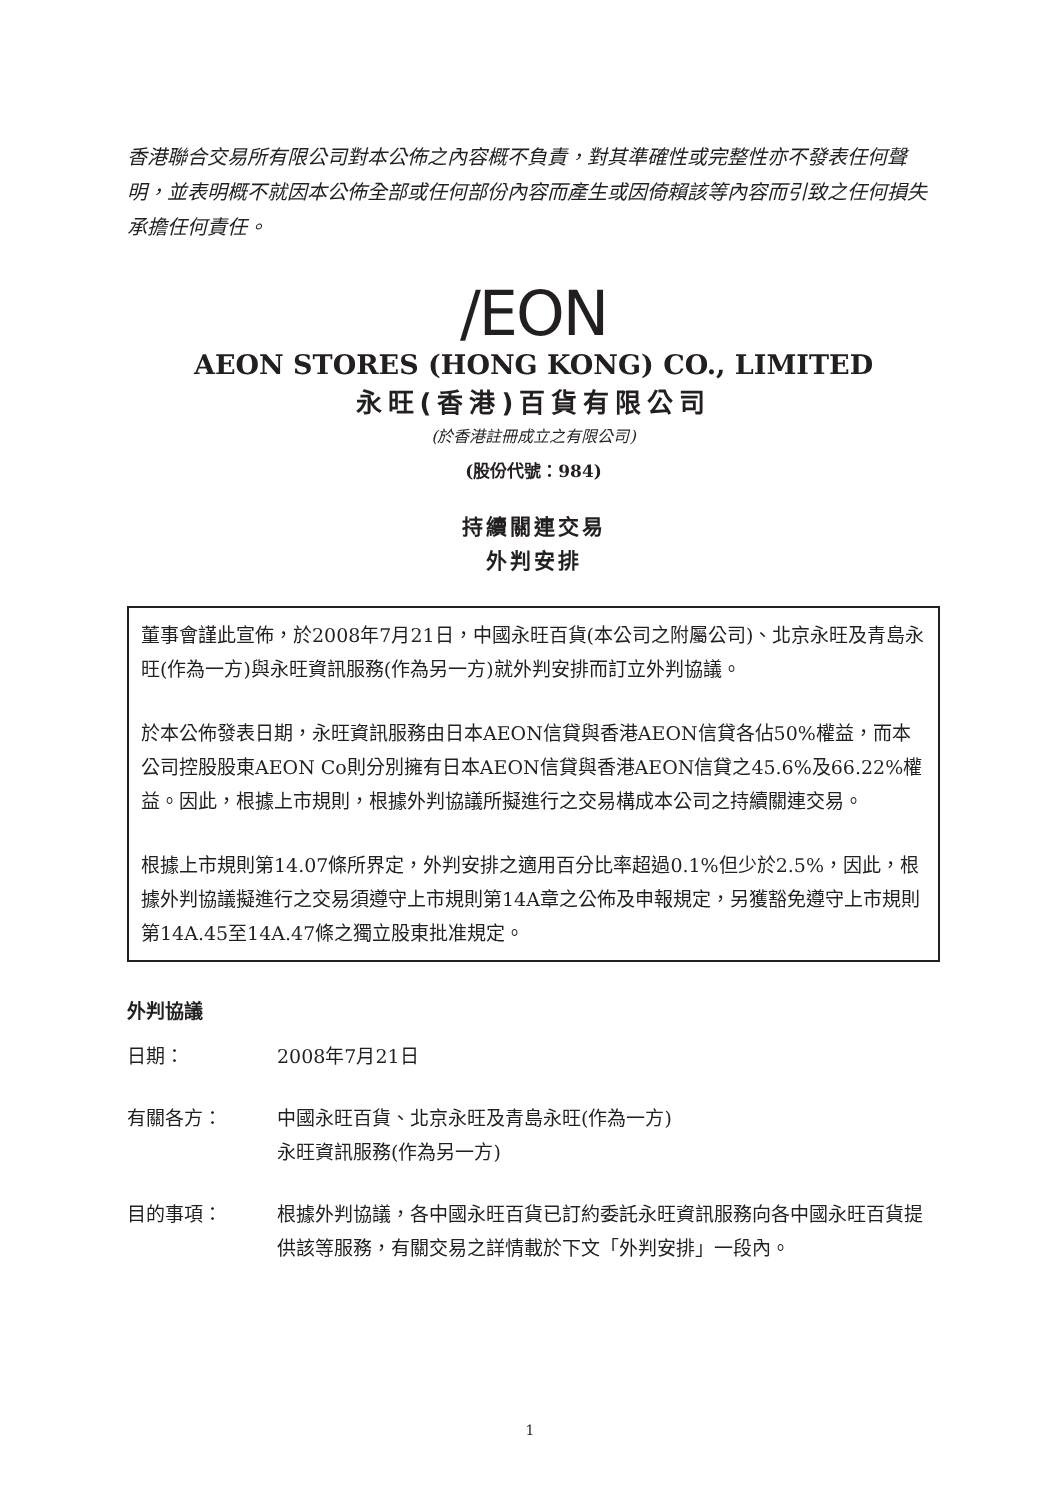香港聯合交易所有限公司對本公佈之內容概不負責，對其準確性或完整性亦不發表任何聲明，並表明概不就因本公佈全部或任何部份內容而產生或因倚賴該等內容而引致之任何損失承擔任何責任。
/EON
AEON STORES (HONG KONG) CO., LIMITED
永旺(香港)百貨有限公司
(於香港註冊成立之有限公司)
(股份代號：984)
持續關連交易
外判安排
董事會謹此宣佈，於2008年7月21日，中國永旺百貨(本公司之附屬公司)、北京永旺及青島永旺(作為一方)與永旺資訊服務(作為另一方)就外判安排而訂立外判協議。
於本公佈發表日期，永旺資訊服務由日本AEON信貸與香港AEON信貸各佔50%權益，而本公司控股股東AEON Co則分別擁有日本AEON信貸與香港AEON信貸之45.6%及66.22%權益。因此，根據上市規則，根據外判協議所擬進行之交易構成本公司之持續關連交易。
根據上市規則第14.07條所界定，外判安排之適用百分比率超過0.1%但少於2.5%，因此，根據外判協議擬進行之交易須遵守上市規則第14A章之公佈及申報規定，另獲豁免遵守上市規則第14A.45至14A.47條之獨立股東批准規定。
外判協議
日期： 2008年7月21日
有關各方： 中國永旺百貨、北京永旺及青島永旺(作為一方)
永旺資訊服務(作為另一方)
目的事項： 根據外判協議，各中國永旺百貨已訂約委託永旺資訊服務向各中國永旺百貨提供該等服務，有關交易之詳情載於下文「外判安排」一段內。
1